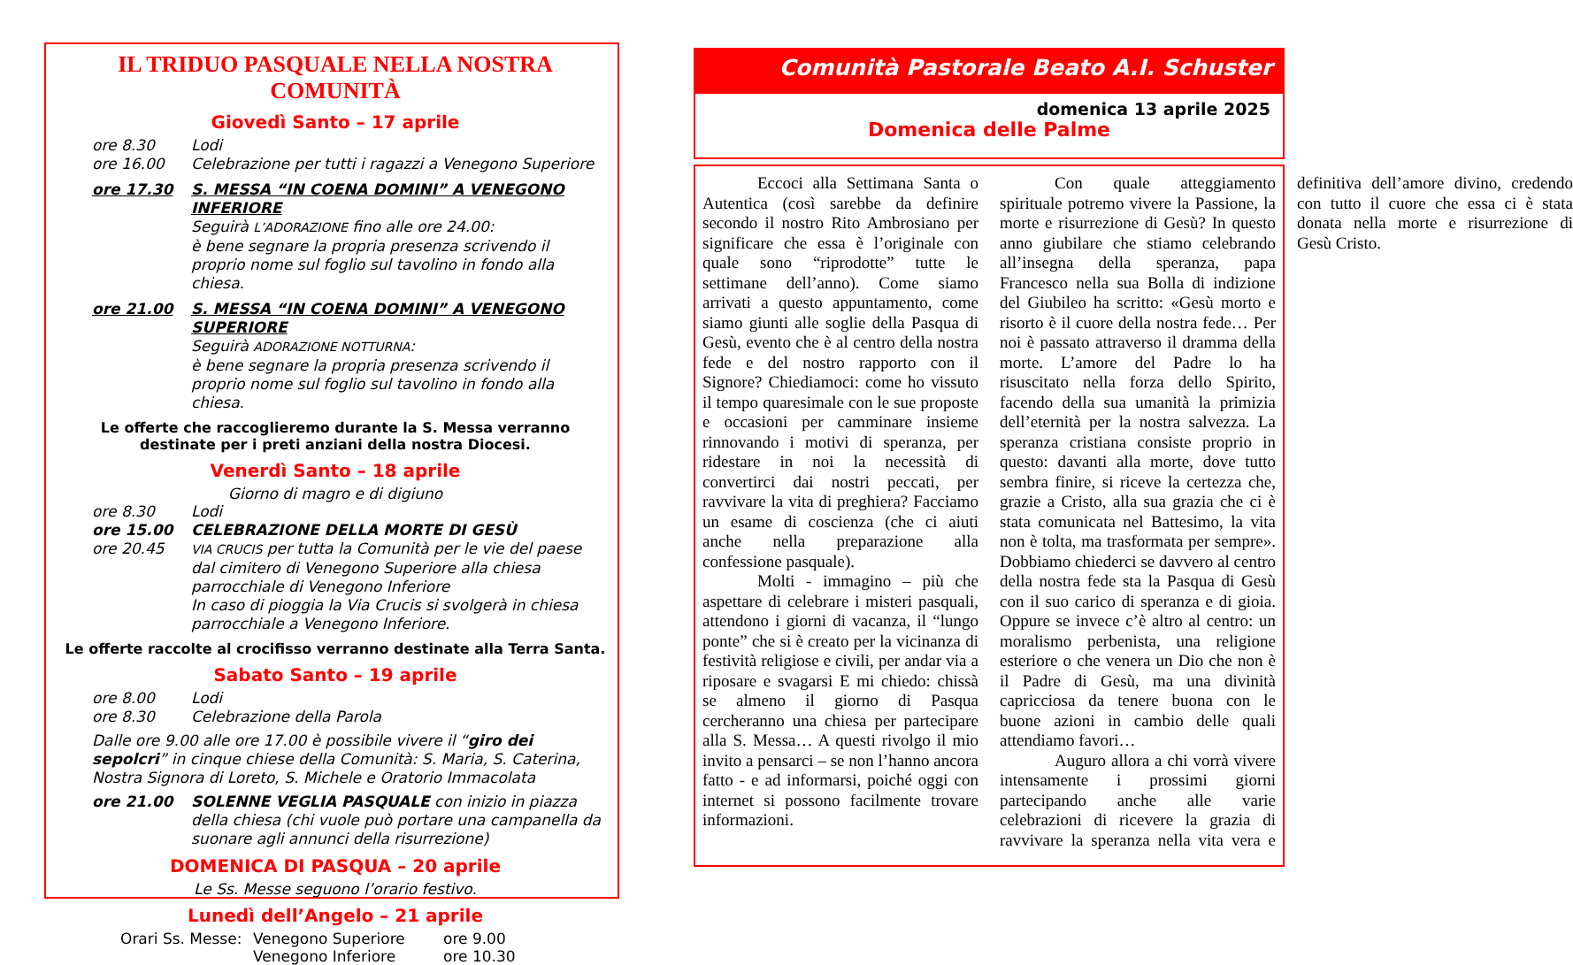IL TRIDUO PASQUALE NELLA NOSTRA COMUNITÀ
Giovedì Santo – 17 aprile
ore 8.30 Lodi
ore 16.00 Celebrazione per tutti i ragazzi a Venegono Superiore
ore 17.30 S. MESSA “IN COENA DOMINI” A VENEGONO INFERIORE
Seguirà L’ADORAZIONE fino alle ore 24.00:
è bene segnare la propria presenza scrivendo il proprio nome sul foglio sul tavolino in fondo alla chiesa.
ore 21.00 S. MESSA “IN COENA DOMINI” A VENEGONO SUPERIORE
Seguirà ADORAZIONE NOTTURNA:
è bene segnare la propria presenza scrivendo il proprio nome sul foglio sul tavolino in fondo alla chiesa.
Le offerte che raccoglieremo durante la S. Messa verranno destinate per i preti anziani della nostra Diocesi.
Venerdì Santo – 18 aprile
Giorno di magro e di digiuno
ore 8.30 Lodi
ore 15.00 CELEBRAZIONE DELLA MORTE DI GESÙ
ore 20.45 VIA CRUCIS per tutta la Comunità per le vie del paese dal cimitero di Venegono Superiore alla chiesa parrocchiale di Venegono Inferiore
In caso di pioggia la Via Crucis si svolgerà in chiesa parrocchiale a Venegono Inferiore.
Le offerte raccolte al crocifisso verranno destinate alla Terra Santa.
Sabato Santo – 19 aprile
ore 8.00 Lodi
ore 8.30 Celebrazione della Parola
Dalle ore 9.00 alle ore 17.00 è possibile vivere il “giro dei sepolcri” in cinque chiese della Comunità: S. Maria, S. Caterina, Nostra Signora di Loreto, S. Michele e Oratorio Immacolata
ore 21.00 SOLENNE VEGLIA PASQUALE con inizio in piazza della chiesa (chi vuole può portare una campanella da suonare agli annunci della risurrezione)
DOMENICA DI PASQUA – 20 aprile
Le Ss. Messe seguono l’orario festivo.
Lunedì dell’Angelo – 21 aprile
Orari Ss. Messe: Venegono Superiore
Venegono Inferiore ore 9.00
ore 10.30
Comunità Pastorale Beato A.I. Schuster
domenica 13 aprile 2025
Domenica delle Palme
Eccoci alla Settimana Santa o Autentica (così sarebbe da definire secondo il nostro Rito Ambrosiano per significare che essa è l’originale con quale sono “riprodotte” tutte le settimane dell’anno). Come siamo arrivati a questo appuntamento, come siamo giunti alle soglie della Pasqua di Gesù, evento che è al centro della nostra fede e del nostro rapporto con il Signore? Chiediamoci: come ho vissuto il tempo quaresimale con le sue proposte e occasioni per camminare insieme rinnovando i motivi di speranza, per ridestare in noi la necessità di convertirci dai nostri peccati, per ravvivare la vita di preghiera? Facciamo un esame di coscienza (che ci aiuti anche nella preparazione alla confessione pasquale).
Molti - immagino – più che aspettare di celebrare i misteri pasquali, attendono i giorni di vacanza, il “lungo ponte” che si è creato per la vicinanza di festività religiose e civili, per andar via a riposare e svagarsi E mi chiedo: chissà se almeno il giorno di Pasqua cercheranno una chiesa per partecipare alla S. Messa… A questi rivolgo il mio invito a pensarci – se non l’hanno ancora fatto - e ad informarsi, poiché oggi con internet si possono facilmente trovare informazioni.
Con quale atteggiamento spirituale potremo vivere la Passione, la morte e risurrezione di Gesù? In questo anno giubilare che stiamo celebrando all’insegna della speranza, papa Francesco nella sua Bolla di indizione del Giubileo ha scritto: «Gesù morto e risorto è il cuore della nostra fede… Per noi è passato attraverso il dramma della morte. L’amore del Padre lo ha risuscitato nella forza dello Spirito, facendo della sua umanità la primizia dell’eternità per la nostra salvezza. La speranza cristiana consiste proprio in questo: davanti alla morte, dove tutto sembra finire, si riceve la certezza che, grazie a Cristo, alla sua grazia che ci è stata comunicata nel Battesimo, la vita non è tolta, ma trasformata per sempre». Dobbiamo chiederci se davvero al centro della nostra fede sta la Pasqua di Gesù con il suo carico di speranza e di gioia. Oppure se invece c’è altro al centro: un moralismo perbenista, una religione esteriore o che venera un Dio che non è il Padre di Gesù, ma una divinità capricciosa da tenere buona con le buone azioni in cambio delle quali attendiamo favori…
Auguro allora a chi vorrà vivere intensamente i prossimi giorni partecipando anche alle varie celebrazioni di ricevere la grazia di ravvivare la speranza nella vita vera e definitiva dell’amore divino, credendo con tutto il cuore che essa ci è stata donata nella morte e risurrezione di Gesù Cristo.